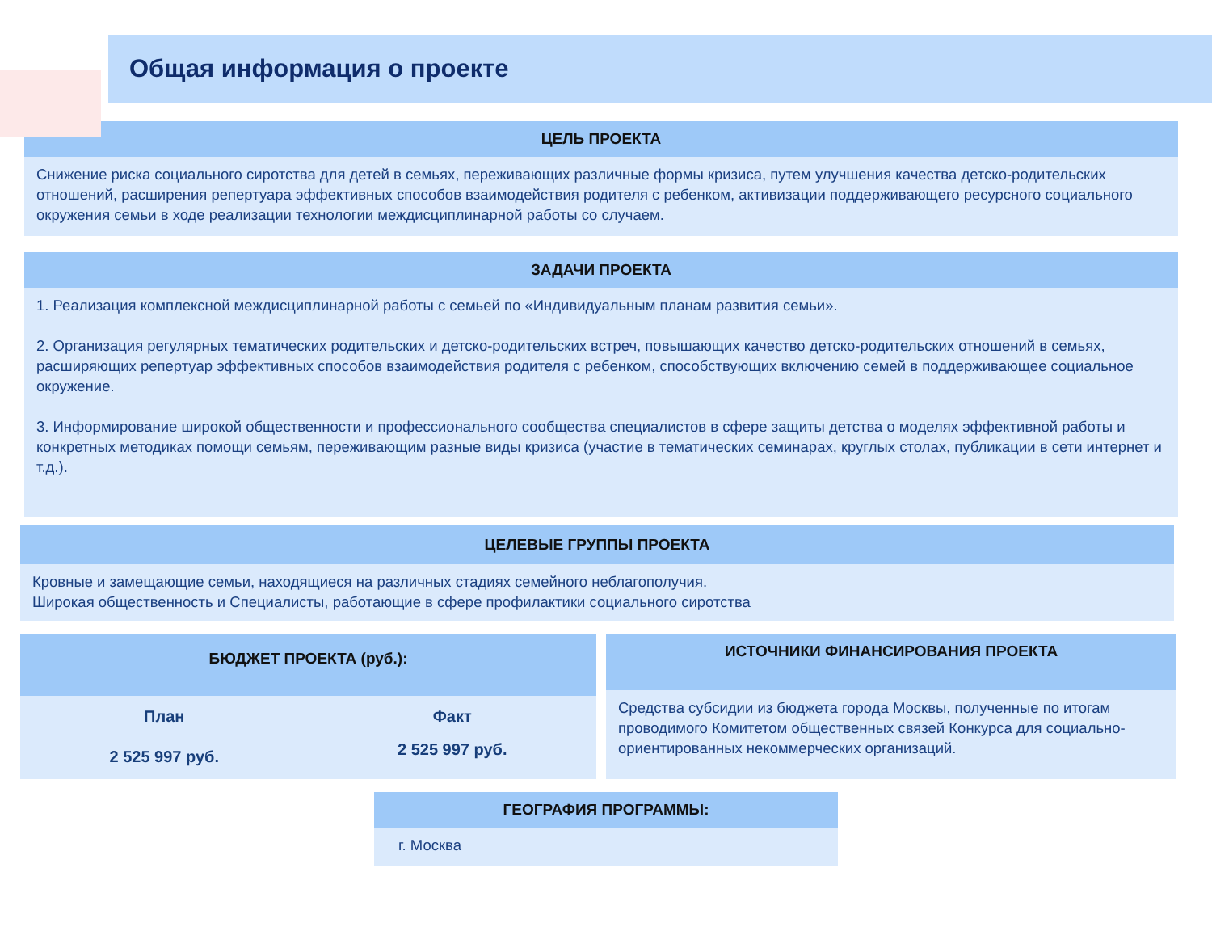Общая информация о проекте
ЦЕЛЬ ПРОЕКТА
Снижение риска социального сиротства для детей в семьях, переживающих различные формы кризиса, путем улучшения качества детско-родительских отношений, расширения репертуара эффективных способов взаимодействия родителя с ребенком, активизации поддерживающего ресурсного социального окружения семьи в ходе реализации технологии междисциплинарной работы со случаем.
ЗАДАЧИ ПРОЕКТА
1. Реализация комплексной междисциплинарной работы с семьей по «Индивидуальным планам развития семьи».
2. Организация регулярных тематических родительских и детско-родительских встреч, повышающих качество детско-родительских отношений в семьях, расширяющих репертуар эффективных способов взаимодействия родителя с ребенком, способствующих включению семей в поддерживающее социальное окружение.
3. Информирование широкой общественности и профессионального сообщества специалистов в сфере защиты детства о моделях эффективной работы и конкретных методиках помощи семьям, переживающим разные виды кризиса (участие в тематических семинарах, круглых столах, публикации в сети интернет и т.д.).
ЦЕЛЕВЫЕ ГРУППЫ ПРОЕКТА
Кровные и замещающие семьи, находящиеся на различных стадиях семейного неблагополучия.
Широкая общественность и Специалисты, работающие в сфере профилактики социального сиротства
БЮДЖЕТ ПРОЕКТА (руб.):
| План | Факт |
| 2 525 997 руб. | 2 525 997 руб. |
ИСТОЧНИКИ ФИНАНСИРОВАНИЯ ПРОЕКТА
Средства субсидии из бюджета города Москвы, полученные по итогам проводимого Комитетом общественных связей Конкурса для социально-ориентированных некоммерческих организаций.
ГЕОГРАФИЯ ПРОГРАММЫ:
г. Москва